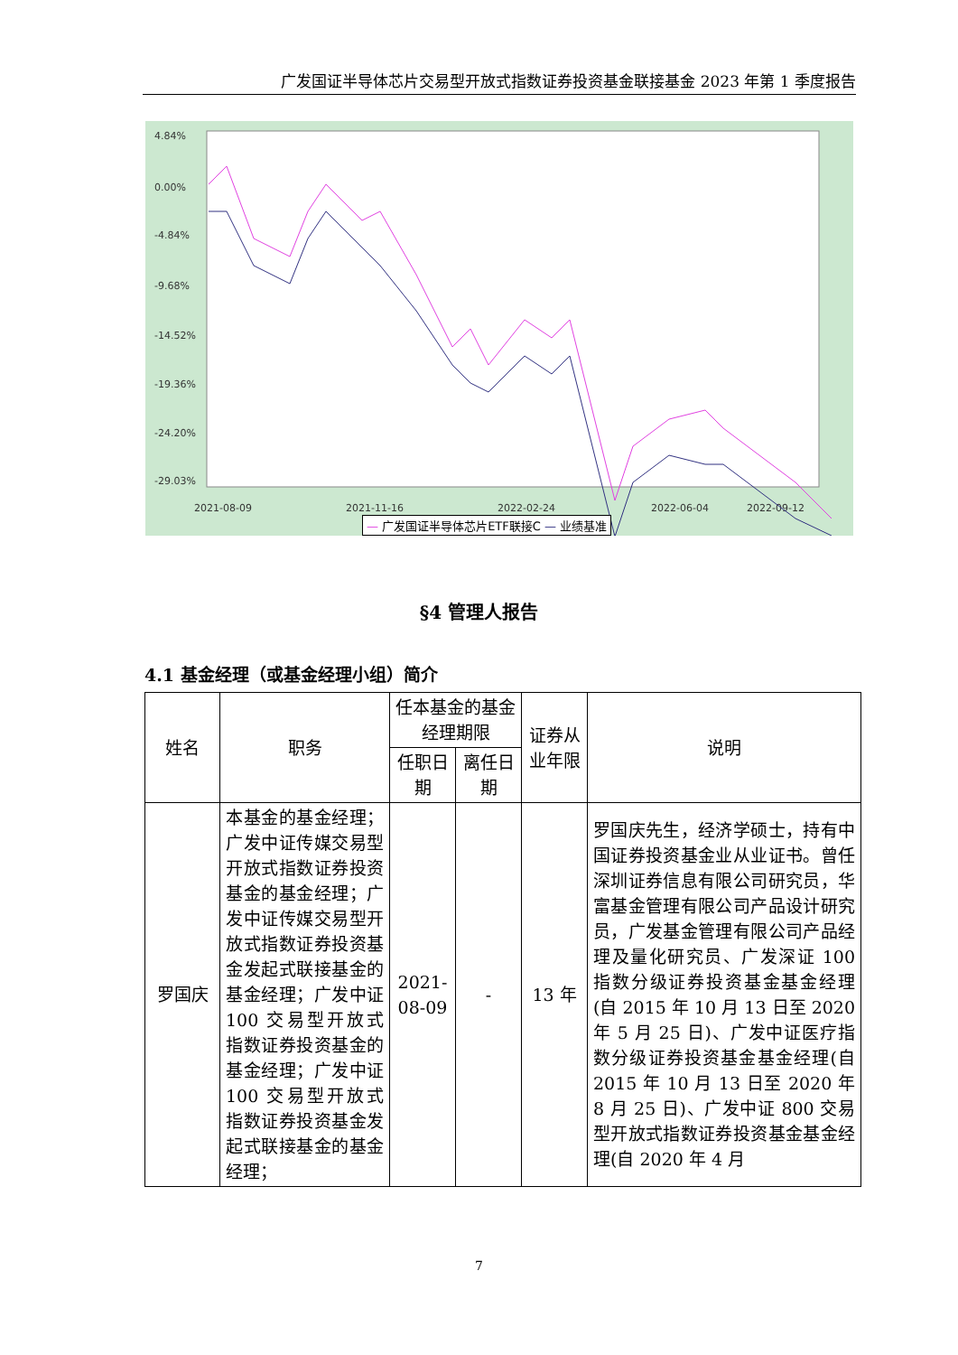广发国证半导体芯片交易型开放式指数证券投资基金联接基金 2023 年第 1 季度报告
4.84%
0.00%
-4.84%
-9.68%
-14.52%
-19.36%
-24.20%
-29.03%
x
2021-08-09
2021-11-16
2022-02-24
2022-06-04
2022-09-12
— 广发国证半导体芯片ETF联接C — 业绩基准
§4 管理人报告
4.1 基金经理（或基金经理小组）简介
| 姓名 | 职务 | 任本基金的基金经理期限 | | 证券从业年限 | 说明 |
| --- | --- | --- | --- | --- | --- |
| | | 任职日期 | 离任日期 | | |
| 罗国庆 | 本基金的基金经理；广发中证传媒交易型开放式指数证券投资基金的基金经理；广发中证传媒交易型开放式指数证券投资基金发起式联接基金的基金经理；广发中证 100 交易型开放式指数证券投资基金的基金经理；广发中证 100 交易型开放式指数证券投资基金发起式联接基金的基金经理； | 2021-08-09 | - | 13 年 | 罗国庆先生，经济学硕士，持有中国证券投资基金业从业证书。曾任深圳证券信息有限公司研究员，华富基金管理有限公司产品设计研究员，广发基金管理有限公司产品经理及量化研究员、广发深证 100 指数分级证券投资基金基金经理(自 2015 年 10 月 13 日至 2020 年 5 月 25 日)、广发中证医疗指数分级证券投资基金基金经理(自 2015 年 10 月 13 日至 2020 年 8 月 25 日)、广发中证 800 交易型开放式指数证券投资基金基金经理(自 2020 年 4 月 |
7